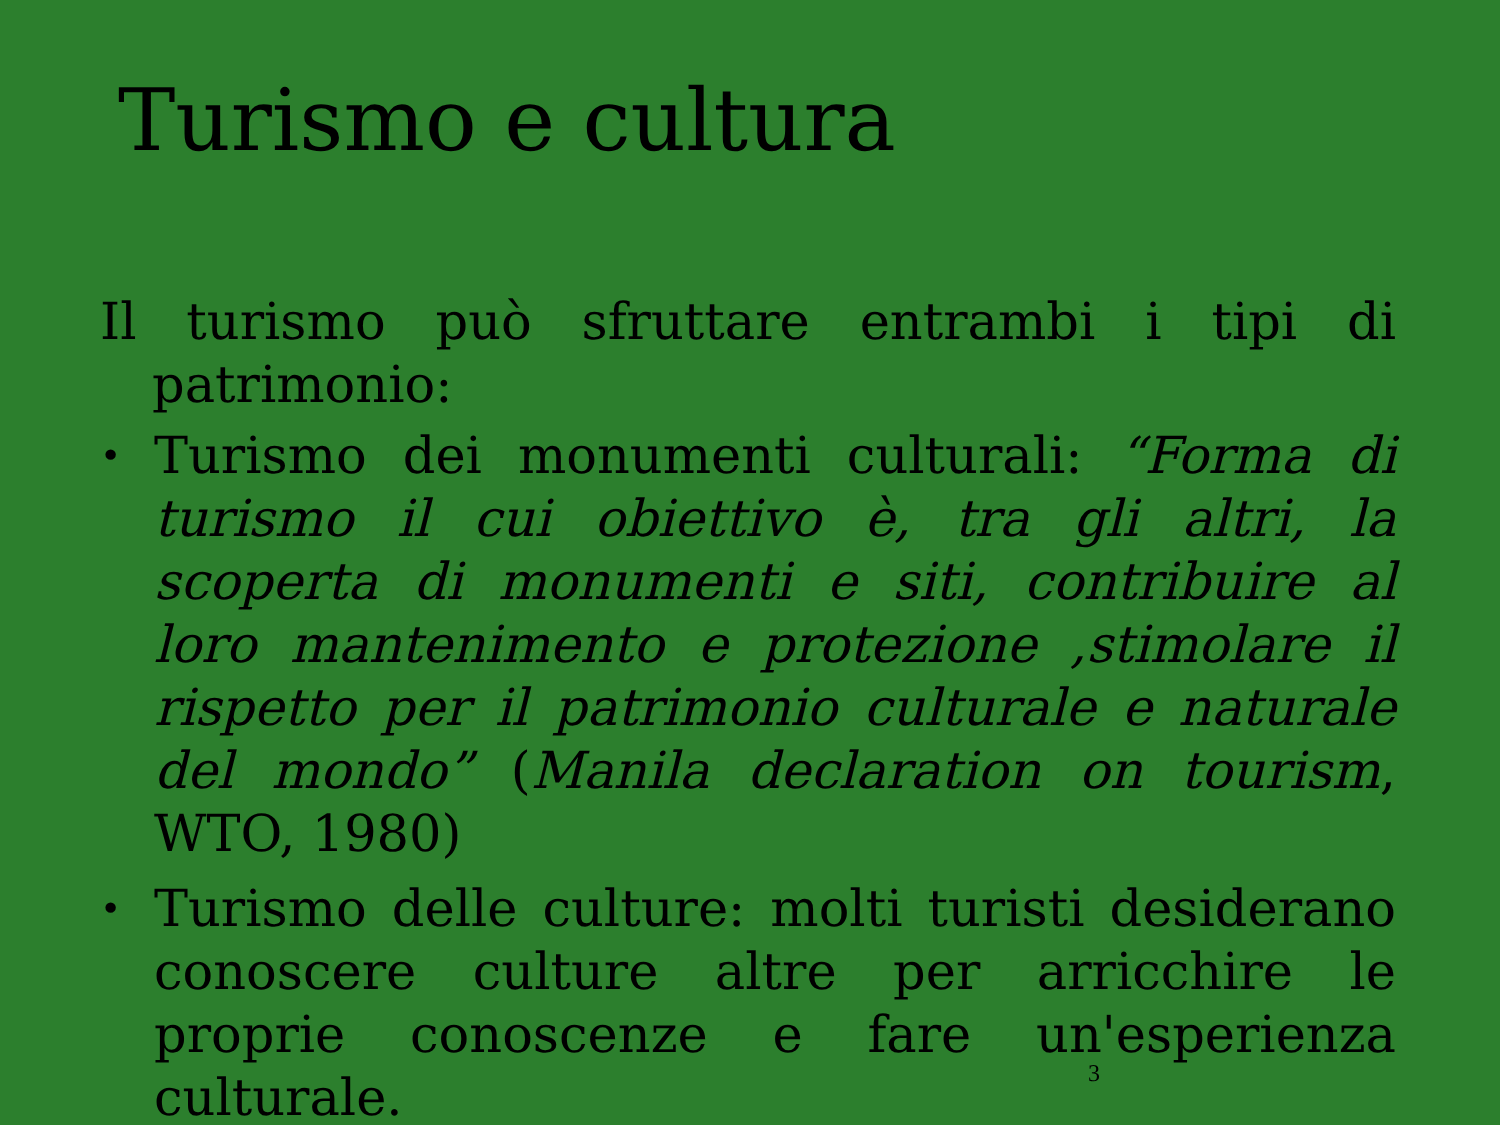Turismo e cultura
Il turismo può sfruttare entrambi i tipi di patrimonio:
• Turismo dei monumenti culturali: “Forma di turismo il cui obiettivo è, tra gli altri, la scoperta di monumenti e siti, contribuire al loro mantenimento e protezione ,stimolare il rispetto per il patrimonio culturale e naturale del mondo” (Manila declaration on tourism, WTO, 1980)
• Turismo delle culture: molti turisti desiderano conoscere culture altre per arricchire le proprie conoscenze e fare un'esperienza culturale.
3